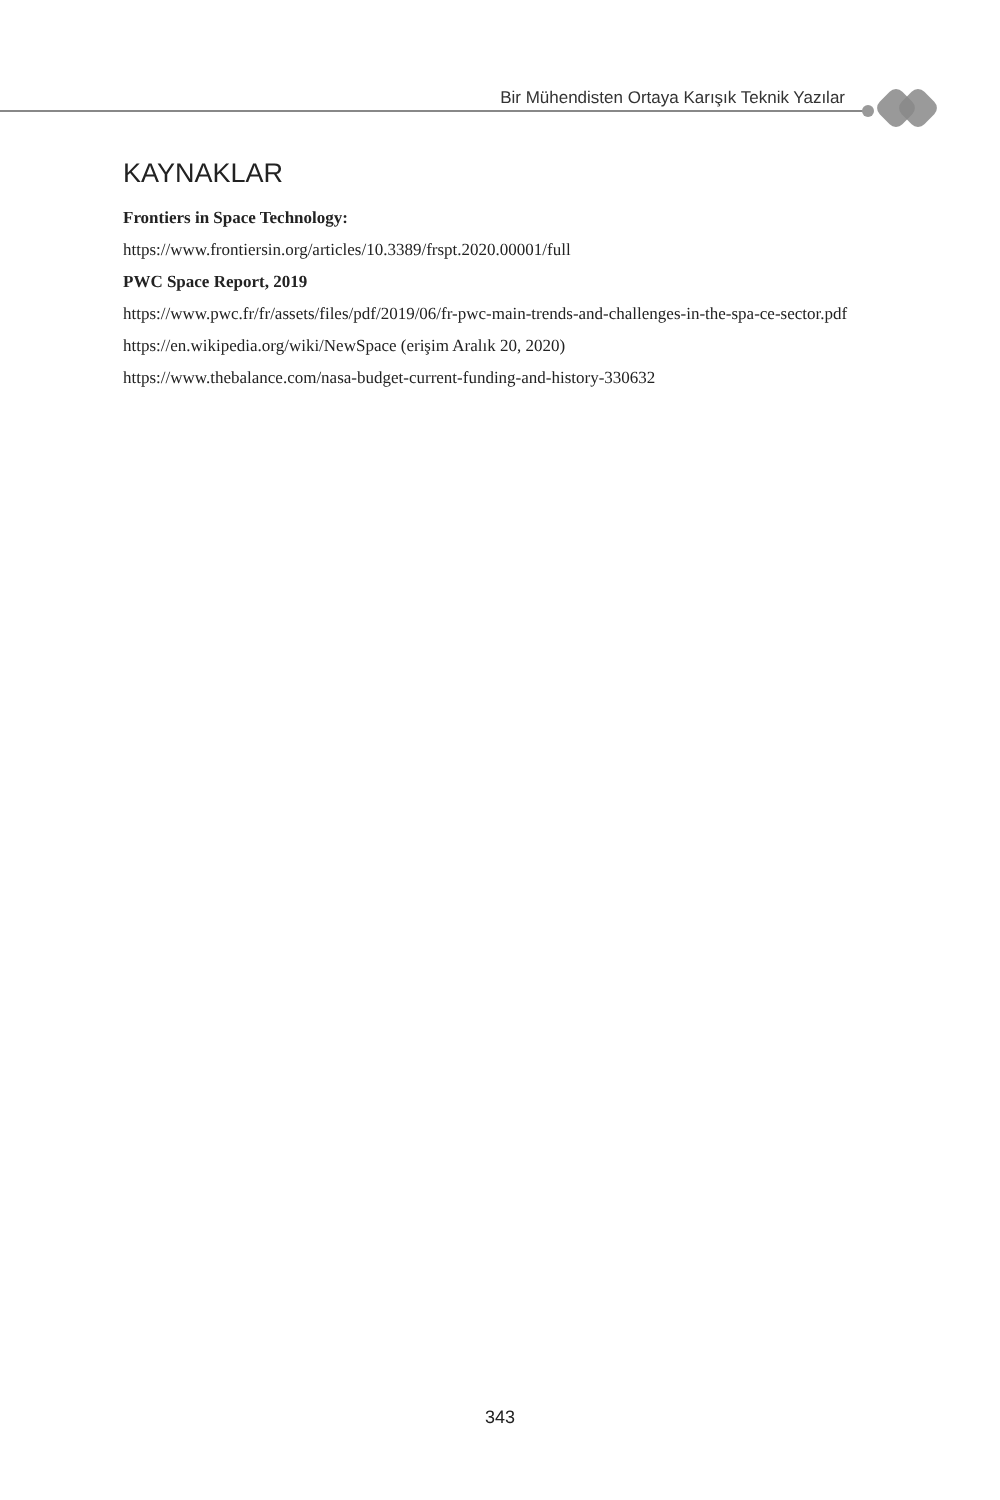Bir Mühendisten Ortaya Karışık Teknik Yazılar
KAYNAKLAR
Frontiers in Space Technology:
https://www.frontiersin.org/articles/10.3389/frspt.2020.00001/full
PWC Space Report, 2019
https://www.pwc.fr/fr/assets/files/pdf/2019/06/fr-pwc-main-trends-and-challenges-in-the-spa-ce-sector.pdf
https://en.wikipedia.org/wiki/NewSpace (erişim Aralık 20, 2020)
https://www.thebalance.com/nasa-budget-current-funding-and-history-330632
343